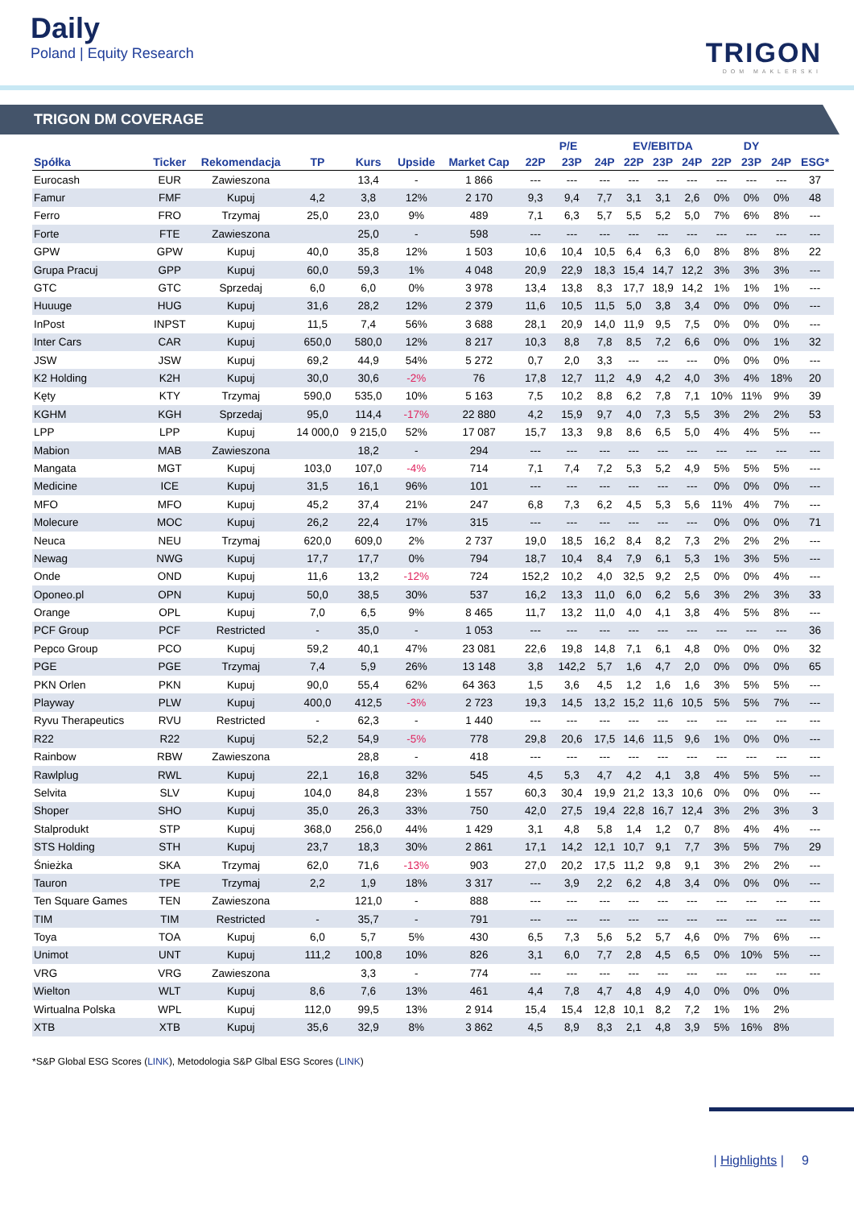Daily
Poland | Equity Research
TRIGON
DOM MAKLERSKI
TRIGON DM COVERAGE
| | | | | | | | P/E | | | EV/EBITDA | | | DY | | | |
| --- | --- | --- | --- | --- | --- | --- | --- | --- | --- | --- | --- | --- | --- | --- | --- | --- |
| Spółka | Ticker | Rekomendacja | TP | Kurs | Upside | Market Cap | 22P | 23P | 24P | 22P | 23P | 24P | 22P | 23P | 24P | ESG* |
| Eurocash | EUR | Zawieszona | | 13,4 | - | 1 866 | --- | --- | --- | --- | --- | --- | --- | --- | --- | 37 |
| Famur | FMF | Kupuj | 4,2 | 3,8 | 12% | 2 170 | 9,3 | 9,4 | 7,7 | 3,1 | 3,1 | 2,6 | 0% | 0% | 0% | 48 |
| Ferro | FRO | Trzymaj | 25,0 | 23,0 | 9% | 489 | 7,1 | 6,3 | 5,7 | 5,5 | 5,2 | 5,0 | 7% | 6% | 8% | --- |
| Forte | FTE | Zawieszona | | 25,0 | - | 598 | --- | --- | --- | --- | --- | --- | --- | --- | --- | --- |
| GPW | GPW | Kupuj | 40,0 | 35,8 | 12% | 1 503 | 10,6 | 10,4 | 10,5 | 6,4 | 6,3 | 6,0 | 8% | 8% | 8% | 22 |
| Grupa Pracuj | GPP | Kupuj | 60,0 | 59,3 | 1% | 4 048 | 20,9 | 22,9 | 18,3 | 15,4 | 14,7 | 12,2 | 3% | 3% | 3% | --- |
| GTC | GTC | Sprzedaj | 6,0 | 6,0 | 0% | 3 978 | 13,4 | 13,8 | 8,3 | 17,7 | 18,9 | 14,2 | 1% | 1% | 1% | --- |
| Huuuge | HUG | Kupuj | 31,6 | 28,2 | 12% | 2 379 | 11,6 | 10,5 | 11,5 | 5,0 | 3,8 | 3,4 | 0% | 0% | 0% | --- |
| InPost | INPST | Kupuj | 11,5 | 7,4 | 56% | 3 688 | 28,1 | 20,9 | 14,0 | 11,9 | 9,5 | 7,5 | 0% | 0% | 0% | --- |
| Inter Cars | CAR | Kupuj | 650,0 | 580,0 | 12% | 8 217 | 10,3 | 8,8 | 7,8 | 8,5 | 7,2 | 6,6 | 0% | 0% | 1% | 32 |
| JSW | JSW | Kupuj | 69,2 | 44,9 | 54% | 5 272 | 0,7 | 2,0 | 3,3 | --- | --- | --- | 0% | 0% | 0% | --- |
| K2 Holding | K2H | Kupuj | 30,0 | 30,6 | -2% | 76 | 17,8 | 12,7 | 11,2 | 4,9 | 4,2 | 4,0 | 3% | 4% | 18% | 20 |
| Kęty | KTY | Trzymaj | 590,0 | 535,0 | 10% | 5 163 | 7,5 | 10,2 | 8,8 | 6,2 | 7,8 | 7,1 | 10% | 11% | 9% | 39 |
| KGHM | KGH | Sprzedaj | 95,0 | 114,4 | -17% | 22 880 | 4,2 | 15,9 | 9,7 | 4,0 | 7,3 | 5,5 | 3% | 2% | 2% | 53 |
| LPP | LPP | Kupuj | 14 000,0 | 9 215,0 | 52% | 17 087 | 15,7 | 13,3 | 9,8 | 8,6 | 6,5 | 5,0 | 4% | 4% | 5% | --- |
| Mabion | MAB | Zawieszona | | 18,2 | - | 294 | --- | --- | --- | --- | --- | --- | --- | --- | --- | --- |
| Mangata | MGT | Kupuj | 103,0 | 107,0 | -4% | 714 | 7,1 | 7,4 | 7,2 | 5,3 | 5,2 | 4,9 | 5% | 5% | 5% | --- |
| Medicine | ICE | Kupuj | 31,5 | 16,1 | 96% | 101 | --- | --- | --- | --- | --- | --- | 0% | 0% | 0% | --- |
| MFO | MFO | Kupuj | 45,2 | 37,4 | 21% | 247 | 6,8 | 7,3 | 6,2 | 4,5 | 5,3 | 5,6 | 11% | 4% | 7% | --- |
| Molecure | MOC | Kupuj | 26,2 | 22,4 | 17% | 315 | --- | --- | --- | --- | --- | --- | 0% | 0% | 0% | 71 |
| Neuca | NEU | Trzymaj | 620,0 | 609,0 | 2% | 2 737 | 19,0 | 18,5 | 16,2 | 8,4 | 8,2 | 7,3 | 2% | 2% | 2% | --- |
| Newag | NWG | Kupuj | 17,7 | 17,7 | 0% | 794 | 18,7 | 10,4 | 8,4 | 7,9 | 6,1 | 5,3 | 1% | 3% | 5% | --- |
| Onde | OND | Kupuj | 11,6 | 13,2 | -12% | 724 | 152,2 | 10,2 | 4,0 | 32,5 | 9,2 | 2,5 | 0% | 0% | 4% | --- |
| Oponeo.pl | OPN | Kupuj | 50,0 | 38,5 | 30% | 537 | 16,2 | 13,3 | 11,0 | 6,0 | 6,2 | 5,6 | 3% | 2% | 3% | 33 |
| Orange | OPL | Kupuj | 7,0 | 6,5 | 9% | 8 465 | 11,7 | 13,2 | 11,0 | 4,0 | 4,1 | 3,8 | 4% | 5% | 8% | --- |
| PCF Group | PCF | Restricted | - | 35,0 | - | 1 053 | --- | --- | --- | --- | --- | --- | --- | --- | --- | 36 |
| Pepco Group | PCO | Kupuj | 59,2 | 40,1 | 47% | 23 081 | 22,6 | 19,8 | 14,8 | 7,1 | 6,1 | 4,8 | 0% | 0% | 0% | 32 |
| PGE | PGE | Trzymaj | 7,4 | 5,9 | 26% | 13 148 | 3,8 | 142,2 | 5,7 | 1,6 | 4,7 | 2,0 | 0% | 0% | 0% | 65 |
| PKN Orlen | PKN | Kupuj | 90,0 | 55,4 | 62% | 64 363 | 1,5 | 3,6 | 4,5 | 1,2 | 1,6 | 1,6 | 3% | 5% | 5% | --- |
| Playway | PLW | Kupuj | 400,0 | 412,5 | -3% | 2 723 | 19,3 | 14,5 | 13,2 | 15,2 | 11,6 | 10,5 | 5% | 5% | 7% | --- |
| Ryvu Therapeutics | RVU | Restricted | - | 62,3 | - | 1 440 | --- | --- | --- | --- | --- | --- | --- | --- | --- | --- |
| R22 | R22 | Kupuj | 52,2 | 54,9 | -5% | 778 | 29,8 | 20,6 | 17,5 | 14,6 | 11,5 | 9,6 | 1% | 0% | 0% | --- |
| Rainbow | RBW | Zawieszona | | 28,8 | - | 418 | --- | --- | --- | --- | --- | --- | --- | --- | --- | --- |
| Rawlplug | RWL | Kupuj | 22,1 | 16,8 | 32% | 545 | 4,5 | 5,3 | 4,7 | 4,2 | 4,1 | 3,8 | 4% | 5% | 5% | --- |
| Selvita | SLV | Kupuj | 104,0 | 84,8 | 23% | 1 557 | 60,3 | 30,4 | 19,9 | 21,2 | 13,3 | 10,6 | 0% | 0% | 0% | --- |
| Shoper | SHO | Kupuj | 35,0 | 26,3 | 33% | 750 | 42,0 | 27,5 | 19,4 | 22,8 | 16,7 | 12,4 | 3% | 2% | 3% | 3 |
| Stalprodukt | STP | Kupuj | 368,0 | 256,0 | 44% | 1 429 | 3,1 | 4,8 | 5,8 | 1,4 | 1,2 | 0,7 | 8% | 4% | 4% | --- |
| STS Holding | STH | Kupuj | 23,7 | 18,3 | 30% | 2 861 | 17,1 | 14,2 | 12,1 | 10,7 | 9,1 | 7,7 | 3% | 5% | 7% | 29 |
| Śnieżka | SKA | Trzymaj | 62,0 | 71,6 | -13% | 903 | 27,0 | 20,2 | 17,5 | 11,2 | 9,8 | 9,1 | 3% | 2% | 2% | --- |
| Tauron | TPE | Trzymaj | 2,2 | 1,9 | 18% | 3 317 | --- | 3,9 | 2,2 | 6,2 | 4,8 | 3,4 | 0% | 0% | 0% | --- |
| Ten Square Games | TEN | Zawieszona | | 121,0 | - | 888 | --- | --- | --- | --- | --- | --- | --- | --- | --- | --- |
| TIM | TIM | Restricted | - | 35,7 | - | 791 | --- | --- | --- | --- | --- | --- | --- | --- | --- | --- |
| Toya | TOA | Kupuj | 6,0 | 5,7 | 5% | 430 | 6,5 | 7,3 | 5,6 | 5,2 | 5,7 | 4,6 | 0% | 7% | 6% | --- |
| Unimot | UNT | Kupuj | 111,2 | 100,8 | 10% | 826 | 3,1 | 6,0 | 7,7 | 2,8 | 4,5 | 6,5 | 0% | 10% | 5% | --- |
| VRG | VRG | Zawieszona | | 3,3 | - | 774 | --- | --- | --- | --- | --- | --- | --- | --- | --- | --- |
| Wielton | WLT | Kupuj | 8,6 | 7,6 | 13% | 461 | 4,4 | 7,8 | 4,7 | 4,8 | 4,9 | 4,0 | 0% | 0% | 0% | |
| Wirtualna Polska | WPL | Kupuj | 112,0 | 99,5 | 13% | 2 914 | 15,4 | 15,4 | 12,8 | 10,1 | 8,2 | 7,2 | 1% | 1% | 2% | |
| XTB | XTB | Kupuj | 35,6 | 32,9 | 8% | 3 862 | 4,5 | 8,9 | 8,3 | 2,1 | 4,8 | 3,9 | 5% | 16% | 8% | |
*S&P Global ESG Scores (LINK), Metodologia S&P Glbal ESG Scores (LINK)
| Highlights | 9